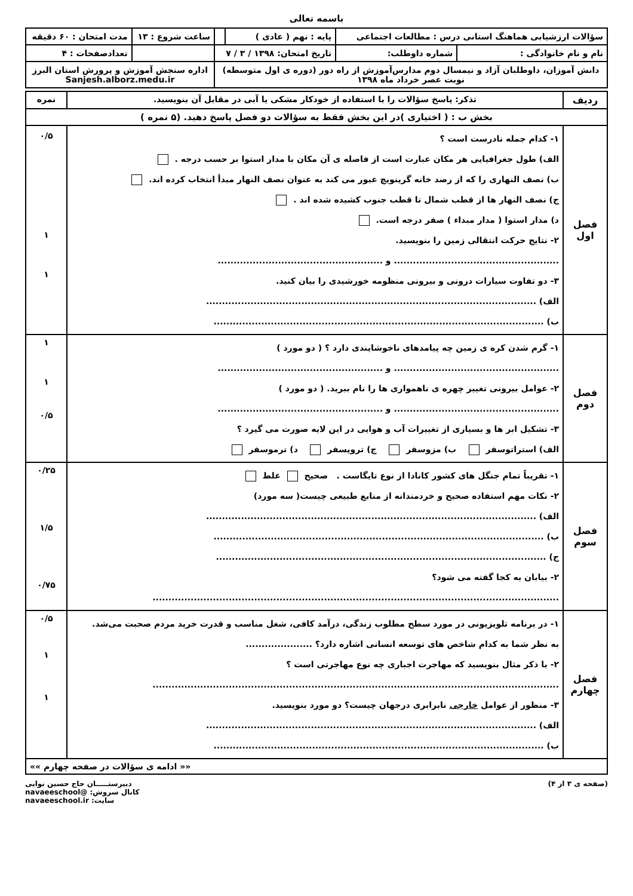باسمه تعالی
| سؤالات ارزشیابی هماهنگ استانی درس : مطالعات اجتماعی | | پایه : نهم ( عادی ) | | ساعت شروع : ۱۳ | مدت امتحان : ۶۰ دقیقه |
| نام و نام خانوادگی : | شماره داوطلب: | تاریخ امتحان: ۱۳۹۸ / ۳ / ۷ | | | تعدادصفحات : ۴ |
| دانش آموزان، داوطلبان آزاد و نیمسال دوم مدارس‌آموزش از راه دور (دوره ی اول متوسطه) نوبت عصر خرداد ماه ۱۳۹۸ | | | | اداره سنجش آموزش و پرورش استان البرز Sanjesh.alborz.medu.ir | |
| ردیف | تذکر: پاسخ سؤالات را با استفاده از خودکار مشکی یا آبی در مقابل آن بنویسید. | نمره |
| بخش ب : ( اختیاری )در این بخش فقط به سؤالات دو فصل پاسخ دهید. (۵ نمره ) | | |
| فصل اول | ۱- کدام جمله نادرست است ؟ الف) طول جغرافیایی هر مکان عبارت است از فاصله ی آن مکان با مدار استوا بر حسب درجه . ب) نصف النهاری را که از رصد خانه گرینویچ عبور می کند به عنوان نصف النهار مبدأ انتخاب کرده اند. ج) نصف النهار ها از قطب شمال تا قطب جنوب کشیده شده اند . د) مدار استوا ( مدار مبداء ) صفر درجه است. ۲- نتایج حرکت انتقالی زمین را بنویسید. .................................................... و .................................................... ۳- دو تفاوت سیارات درونی و بیرونی منظومه خورشیدی را بیان کنید. الف) ........................................................................................................ ب) ........................................................................................................ | ۰/۵ ۱ ۱ |
| فصل دوم | ۱- گرم شدن کره ی زمین چه پیامدهای ناخوشایندی دارد ؟ ( دو مورد ) .................................................... و .................................................... ۲- عوامل بیرونی تغییر چهره ی ناهمواری ها را نام ببرید. ( دو مورد ) .................................................... و .................................................... ۳- تشکیل ابر ها و بسیاری از تغییرات آب و هوایی در این لایه صورت می گیرد ؟ الف) استراتوسفر ب) مزوسفر ج) تروپسفر د) ترموسفر | ۱ ۱ ۰/۵ |
| فصل سوم | ۱- تقریباً تمام جنگل های کشور کانادا از نوع تایگاست . صحیح غلط ۲- نکات مهم استفاده صحیح و خردمندانه از منابع طبیعی چیست( سه مورد) الف) ........................................................................................................ ب) ........................................................................................................ ج) ........................................................................................................ ۲- بیابان به کجا گفته می شود؟ ................................................................................................................................ | ۰/۲۵ ۱/۵ ۰/۷۵ |
| فصل چهارم | ۱- در برنامه تلویزیونی در مورد سطح مطلوب زندگی، درآمد کافی، شغل مناسب و قدرت خرید مردم صحبت می‌شد. به نظر شما به کدام شاخص های توسعه انسانی اشاره دارد؟ ..................... ۲- با ذکر مثال بنویسید که مهاجرت اجباری چه نوع مهاجرتی است ؟ ................................................................................................................................ ۳- منظور از عوامل خارجی نابرابری درجهان چیست؟ دو مورد بنویسید. الف) ........................................................................................................ ب) ........................................................................................................ | ۰/۵ ۱ ۱ |
| «« ادامه ی سؤالات در صفحه چهارم »» | | |
(صفحه ی ۳ از ۴) دبیرستـــــان حاج حسین نوایی
کانال سروش: @navaeeschool
سایت: navaeeschool.ir